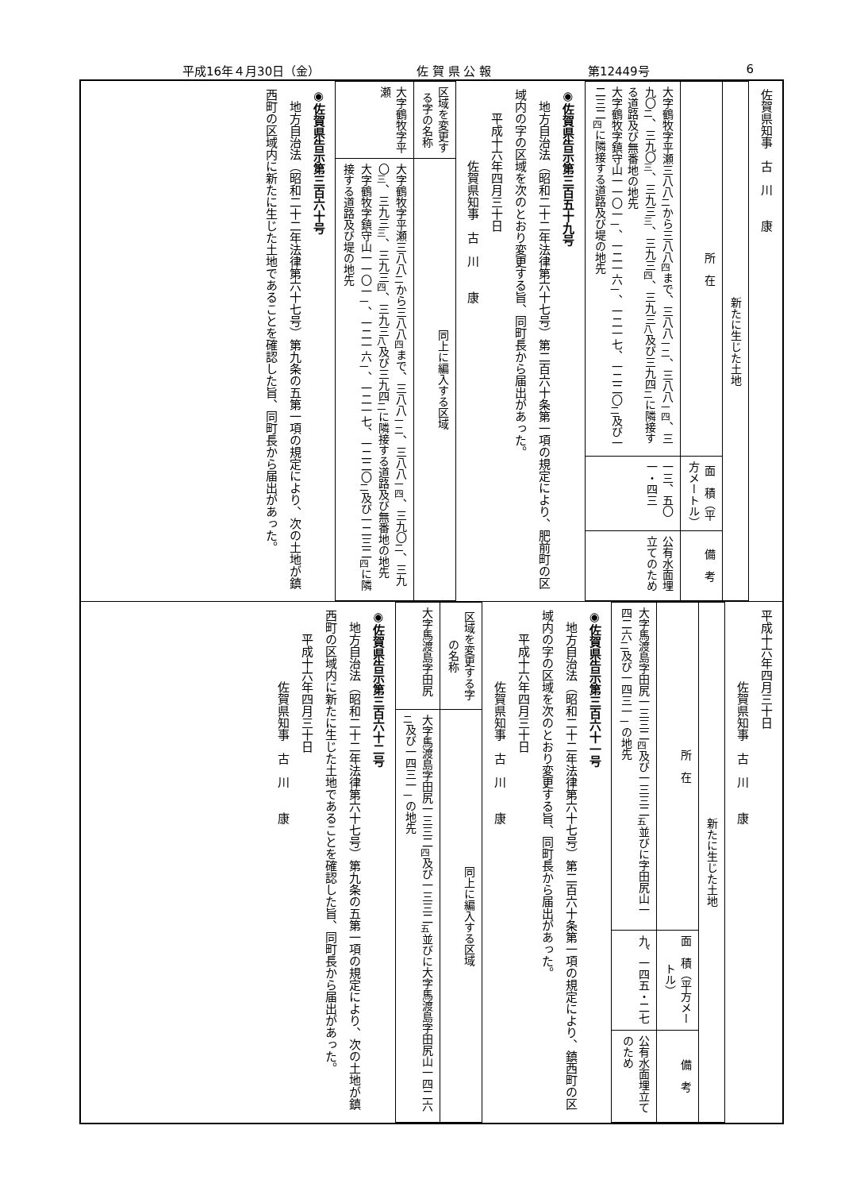平成16年４月30日（金） 佐 賀 県 公 報 第12449号 6
佐賀県知事　古　川　　康
| 新たに生じた土地 | | |
| --- | --- | --- |
| 所 在 | 面 積（平方メートル） | 備 考 |
| 大字鶴牧字平瀬三八八<sub>二</sub>から三八八<sub>四</sub>まで、三八八<sub>一二</sub>、三八八<sub>一四</sub>、三九〇<sub>二</sub>、三九〇<sub>三</sub>、三九三<sub>三</sub>、三九三<sub>四</sub>、三九三<sub>八</sub>及び三九四<sub>二</sub>に隣接する道路及び無番地の地先 大字鶴牧字鎮守山一一〇一<sub>一</sub>、一二一六<sub>一</sub>、一二一七、一二二〇<sub>二</sub>及び一二三二<sub>四</sub>に隣接する道路及び堤の地先 | 一三、五〇一・四三 | 公有水面埋立てのため |
◉佐賀県告示第三百五十九号
　地方自治法（昭和二十二年法律第六十七号）第二百六十条第一項の規定により、肥前町の区域内の字の区域を次のとおり変更する旨、同町長から届出があった。
　　平成十六年四月三十日
　　　　　　佐賀県知事　古　川　　康
| 区域を変更する字の名称 | 同上に編入する区域 |
| --- | --- |
| 大字鶴牧字平瀬 | 大字鶴牧字平瀬三八八<sub>二</sub>から三八八<sub>四</sub>まで、三八八<sub>一二</sub>、三八八<sub>一四</sub>、三九〇<sub>二</sub>、三九〇<sub>三</sub>、三九三<sub>三</sub>、三九三<sub>四</sub>、三九三<sub>八</sub>及び三九四<sub>二</sub>に隣接する道路及び無番地の地先 大字鶴牧字鎮守山一一〇一<sub>一</sub>、一二一六<sub>一</sub>、一二一七、一二二〇<sub>二</sub>及び一二三二<sub>四</sub>に隣接する道路及び堤の地先 |
◉佐賀県告示第三百六十号
　地方自治法（昭和二十二年法律第六十七号）第九条の五第一項の規定により、次の土地が鎮西町の区域内に新たに生じた土地であることを確認した旨、同町長から届出があった。
平成十六年四月三十日
　　　　　　佐賀県知事　古　川　　康
| 新たに生じた土地 | | |
| --- | --- | --- |
| 所 在 | 面 積（平方メートル） | 備 考 |
| 大字馬渡島字田尻一三三二<sub>四</sub>及び一三三二<sub>五</sub>並びに字田尻山一四二六<sub>二</sub>及び一四三一<sub>一</sub>の地先 | 九、一四五・二七 | 公有水面埋立てのため |
◉佐賀県告示第三百六十一号
　地方自治法（昭和二十二年法律第六十七号）第二百六十条第一項の規定により、鎮西町の区域内の字の区域を次のとおり変更する旨、同町長から届出があった。
　　平成十六年四月三十日
　　　　　　佐賀県知事　古　川　　康
| 区域を変更する字の名称 | 同上に編入する区域 |
| --- | --- |
| 大字馬渡島字田尻 | 大字馬渡島字田尻一三三二<sub>四</sub>及び一三三二<sub>五</sub>並びに大字馬渡島字田尻山一四二六<sub>二</sub>及び一四三一<sub>一</sub>の地先 |
◉佐賀県告示第三百六十二号
　地方自治法（昭和二十二年法律第六十七号）第九条の五第一項の規定により、次の土地が鎮西町の区域内に新たに生じた土地であることを確認した旨、同町長から届出があった。
　　平成十六年四月三十日
　　　　　　佐賀県知事　古　川　　康